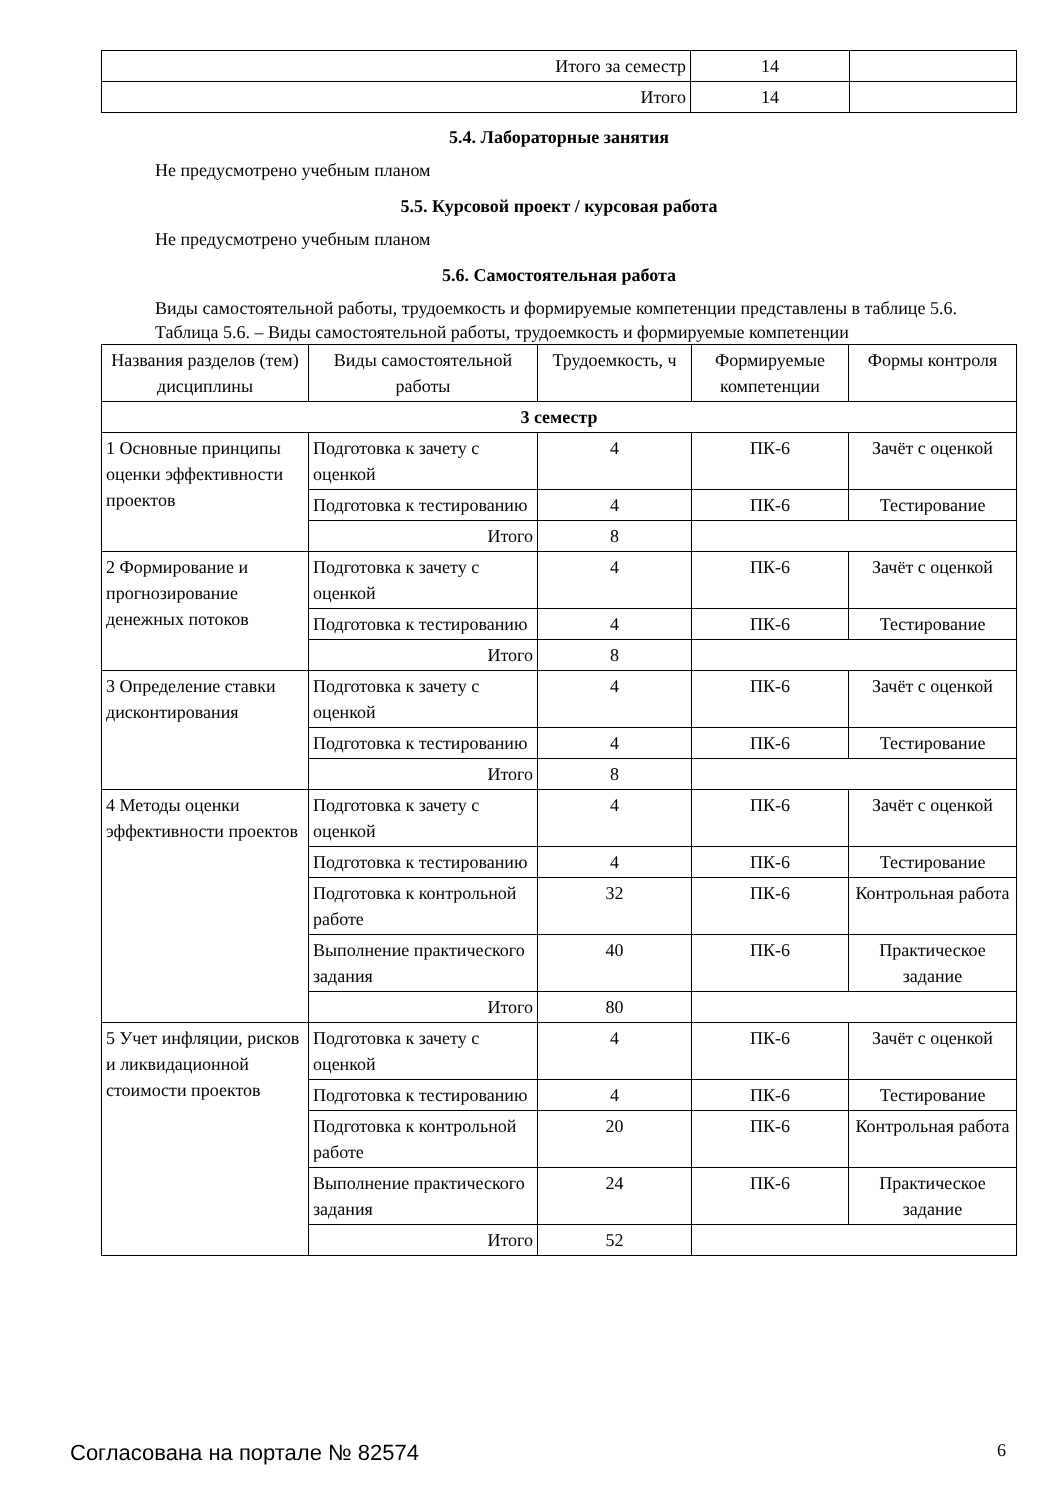| Итого за семестр | 14 | |
| Итого | 14 | |
5.4. Лабораторные занятия
Не предусмотрено учебным планом
5.5. Курсовой проект / курсовая работа
Не предусмотрено учебным планом
5.6. Самостоятельная работа
Виды самостоятельной работы, трудоемкость и формируемые компетенции представлены в таблице 5.6.
Таблица 5.6. – Виды самостоятельной работы, трудоемкость и формируемые компетенции
| Названия разделов (тем) дисциплины | Виды самостоятельной работы | Трудоемкость, ч | Формируемые компетенции | Формы контроля |
| --- | --- | --- | --- | --- |
| 3 семестр | | | | |
| 1 Основные принципы оценки эффективности проектов | Подготовка к зачету с оценкой | 4 | ПК-6 | Зачёт с оценкой |
| | Подготовка к тестированию | 4 | ПК-6 | Тестирование |
| | Итого | 8 | | |
| 2 Формирование и прогнозирование денежных потоков | Подготовка к зачету с оценкой | 4 | ПК-6 | Зачёт с оценкой |
| | Подготовка к тестированию | 4 | ПК-6 | Тестирование |
| | Итого | 8 | | |
| 3 Определение ставки дисконтирования | Подготовка к зачету с оценкой | 4 | ПК-6 | Зачёт с оценкой |
| | Подготовка к тестированию | 4 | ПК-6 | Тестирование |
| | Итого | 8 | | |
| 4 Методы оценки эффективности проектов | Подготовка к зачету с оценкой | 4 | ПК-6 | Зачёт с оценкой |
| | Подготовка к тестированию | 4 | ПК-6 | Тестирование |
| | Подготовка к контрольной работе | 32 | ПК-6 | Контрольная работа |
| | Выполнение практического задания | 40 | ПК-6 | Практическое задание |
| | Итого | 80 | | |
| 5 Учет инфляции, рисков и ликвидационной стоимости проектов | Подготовка к зачету с оценкой | 4 | ПК-6 | Зачёт с оценкой |
| | Подготовка к тестированию | 4 | ПК-6 | Тестирование |
| | Подготовка к контрольной работе | 20 | ПК-6 | Контрольная работа |
| | Выполнение практического задания | 24 | ПК-6 | Практическое задание |
| | Итого | 52 | | |
Согласована на портале № 82574 6